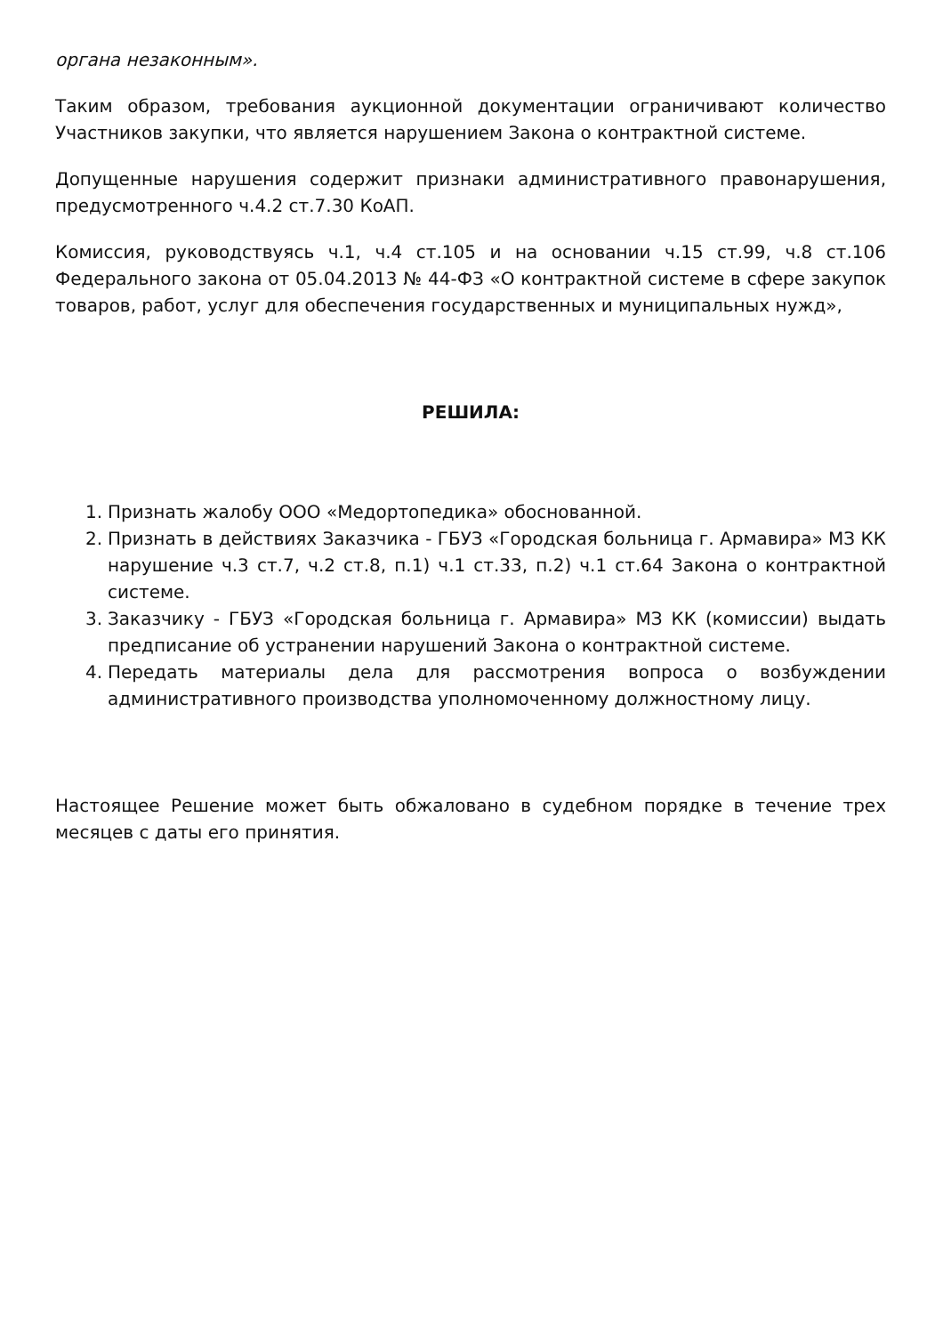органа незаконным».
Таким образом, требования аукционной документации ограничивают количество Участников закупки, что является нарушением Закона о контрактной системе.
Допущенные нарушения содержит признаки административного правонарушения, предусмотренного ч.4.2 ст.7.30 КоАП.
Комиссия, руководствуясь ч.1, ч.4 ст.105 и на основании ч.15 ст.99, ч.8 ст.106 Федерального закона от 05.04.2013 № 44-ФЗ «О контрактной системе в сфере закупок товаров, работ, услуг для обеспечения государственных и муниципальных нужд»,
РЕШИЛА:
1. Признать жалобу ООО «Медортопедика» обоснованной.
2. Признать в действиях Заказчика - ГБУЗ «Городская больница г. Армавира» МЗ КК нарушение ч.3 ст.7, ч.2 ст.8, п.1) ч.1 ст.33, п.2) ч.1 ст.64 Закона о контрактной системе.
3. Заказчику - ГБУЗ «Городская больница г. Армавира» МЗ КК (комиссии) выдать предписание об устранении нарушений Закона о контрактной системе.
4. Передать материалы дела для рассмотрения вопроса о возбуждении административного производства уполномоченному должностному лицу.
Настоящее Решение может быть обжаловано в судебном порядке в течение трех месяцев с даты его принятия.